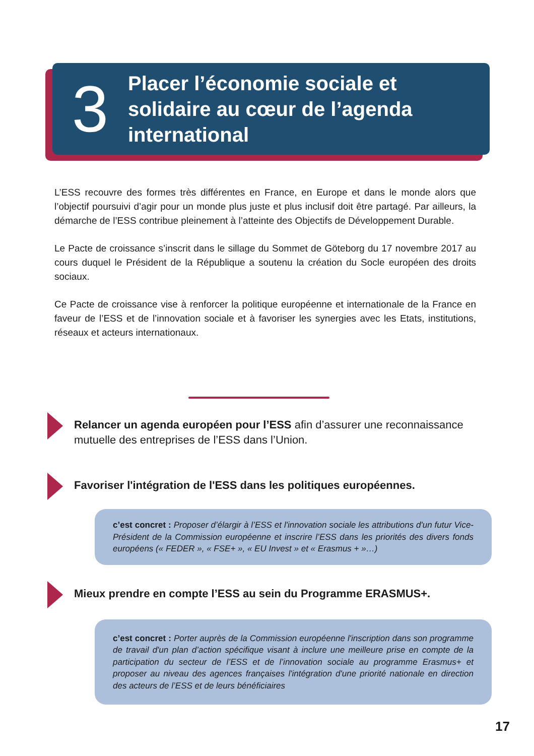3
Placer l’économie sociale et
solidaire au cœur de l’agenda
international
L’ESS recouvre des formes très différentes en France, en Europe et dans le monde alors que l’objectif poursuivi d’agir pour un monde plus juste et plus inclusif doit être partagé. Par ailleurs, la démarche de l’ESS contribue pleinement à l’atteinte des Objectifs de Développement Durable.
Le Pacte de croissance s’inscrit dans le sillage du Sommet de Göteborg du 17 novembre 2017 au cours duquel le Président de la République a soutenu la création du Socle européen des droits sociaux.
Ce Pacte de croissance vise à renforcer la politique européenne et internationale de la France en faveur de l’ESS et de l’innovation sociale et à favoriser les synergies avec les Etats, institutions, réseaux et acteurs internationaux.
Relancer un agenda européen pour l’ESS afin d’assurer une reconnaissance mutuelle des entreprises de l’ESS dans l’Union.
Favoriser l'intégration de l'ESS dans les politiques européennes.
c’est concret : Proposer d’élargir à l’ESS et l'innovation sociale les attributions d'un futur Vice-Président de la Commission européenne et inscrire l’ESS dans les priorités des divers fonds européens (« FEDER », « FSE+ », « EU Invest » et « Erasmus + »…)
Mieux prendre en compte l’ESS au sein du Programme ERASMUS+.
c’est concret : Porter auprès de la Commission européenne l'inscription dans son programme de travail d'un plan d’action spécifique visant à inclure une meilleure prise en compte de la participation du secteur de l’ESS et de l’innovation sociale au programme Erasmus+ et proposer au niveau des agences françaises l'intégration d'une priorité nationale en direction des acteurs de l’ESS et de leurs bénéficiaires
17